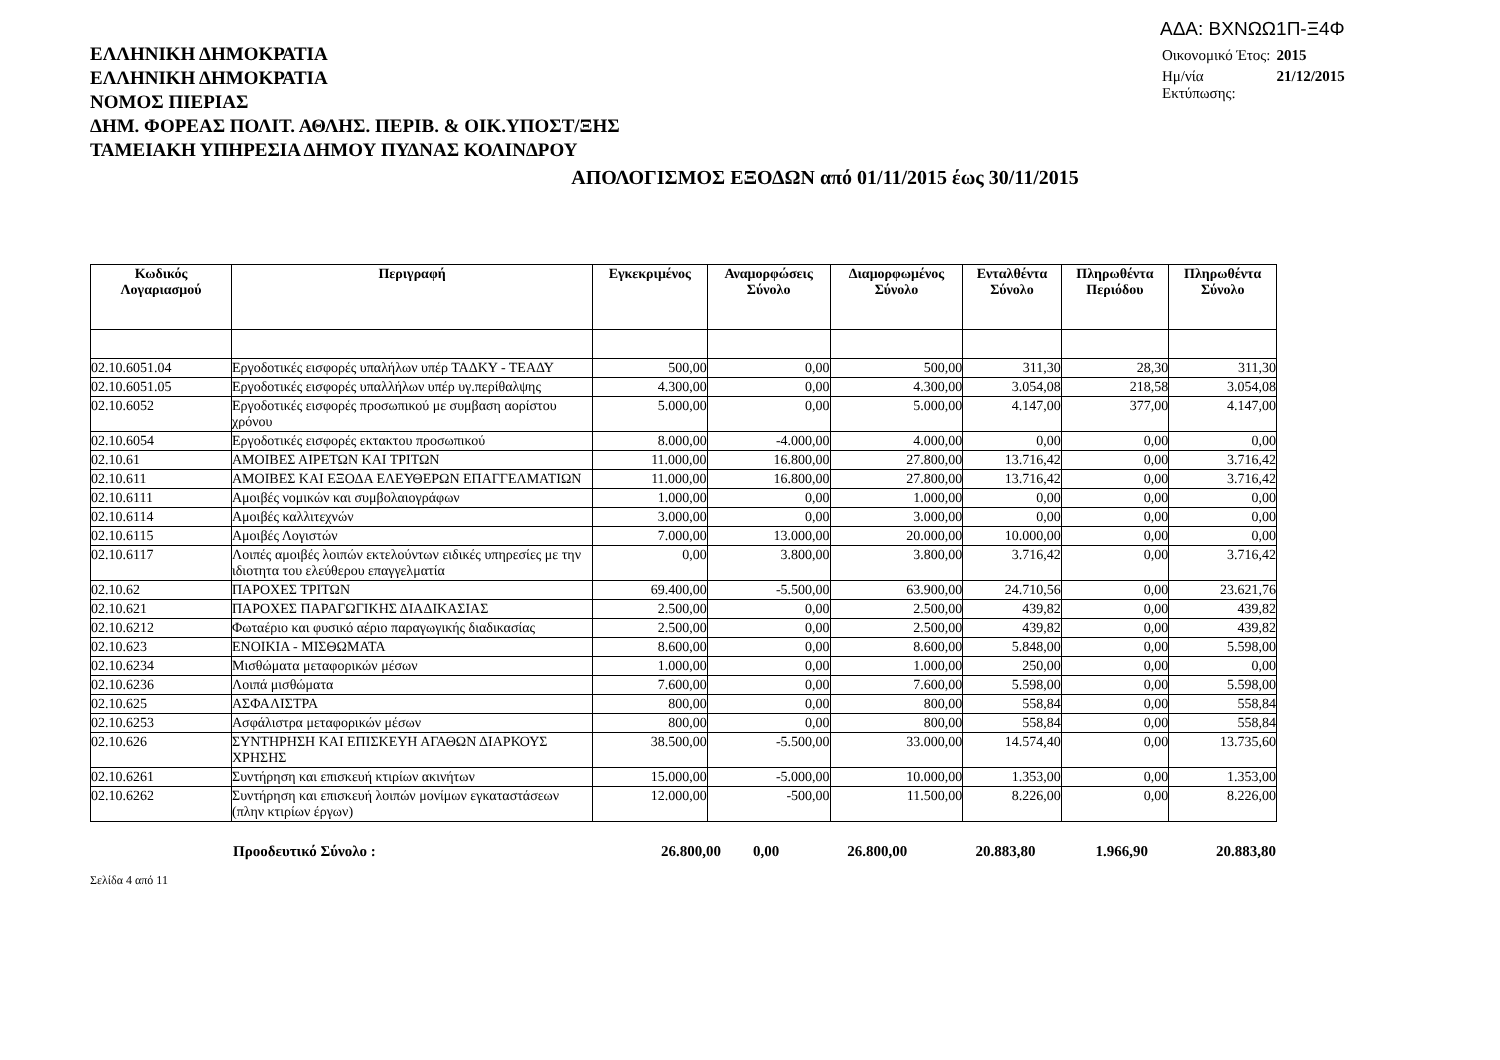ΕΛΛΗΝΙΚΗ ΔΗΜΟΚΡΑΤΙΑ
ΕΛΛΗΝΙΚΗ ΔΗΜΟΚΡΑΤΙΑ
ΝΟΜΟΣ ΠΙΕΡΙΑΣ
ΔΗΜ. ΦΟΡΕΑΣ ΠΟΛΙΤ. ΑΘΛΗΣ. ΠΕΡΙΒ. & ΟΙΚ.ΥΠΟΣΤ/ΞΗΣ
ΤΑΜΕΙΑΚΗ ΥΠΗΡΕΣΙΑ ΔΗΜΟΥ ΠΥΔΝΑΣ ΚΟΛΙΝΔΡΟΥ
ΑΔΑ: ΒΧΝΩΩ1Π-Ξ4Φ
| Οικονομικό Έτος: | 2015 |
| Ημ/νία Εκτύπωσης: | 21/12/2015 |
ΑΠΟΛΟΓΙΣΜΟΣ ΕΞΟΔΩΝ από 01/11/2015 έως 30/11/2015
| Κωδικός Λογαριασμού | Περιγραφή | Εγκεκριμένος | Αναμορφώσεις Σύνολο | Διαμορφωμένος Σύνολο | Ενταλθέντα Σύνολο | Πληρωθέντα Περιόδου | Πληρωθέντα Σύνολο |
| --- | --- | --- | --- | --- | --- | --- | --- |
| 02.10.6051.04 | Εργοδοτικές εισφορές υπαλήλων υπέρ ΤΑΔΚΥ - ΤΕΑΔΥ | 500,00 | 0,00 | 500,00 | 311,30 | 28,30 | 311,30 |
| 02.10.6051.05 | Εργοδοτικές εισφορές υπαλλήλων υπέρ υγ.περίθαλψης | 4.300,00 | 0,00 | 4.300,00 | 3.054,08 | 218,58 | 3.054,08 |
| 02.10.6052 | Εργοδοτικές εισφορές προσωπικού με συμβαση αορίστου χρόνου | 5.000,00 | 0,00 | 5.000,00 | 4.147,00 | 377,00 | 4.147,00 |
| 02.10.6054 | Εργοδοτικές εισφορές εκτακτου προσωπικού | 8.000,00 | -4.000,00 | 4.000,00 | 0,00 | 0,00 | 0,00 |
| 02.10.61 | ΑΜΟΙΒΕΣ ΑΙΡΕΤΩΝ ΚΑΙ ΤΡΙΤΩΝ | 11.000,00 | 16.800,00 | 27.800,00 | 13.716,42 | 0,00 | 3.716,42 |
| 02.10.611 | ΑΜΟΙΒΕΣ ΚΑΙ ΕΞΟΔΑ ΕΛΕΥΘΕΡΩΝ ΕΠΑΓΓΕΛΜΑΤΙΩΝ | 11.000,00 | 16.800,00 | 27.800,00 | 13.716,42 | 0,00 | 3.716,42 |
| 02.10.6111 | Αμοιβές νομικών και συμβολαιογράφων | 1.000,00 | 0,00 | 1.000,00 | 0,00 | 0,00 | 0,00 |
| 02.10.6114 | Αμοιβές καλλιτεχνών | 3.000,00 | 0,00 | 3.000,00 | 0,00 | 0,00 | 0,00 |
| 02.10.6115 | Αμοιβές Λογιστών | 7.000,00 | 13.000,00 | 20.000,00 | 10.000,00 | 0,00 | 0,00 |
| 02.10.6117 | Λοιπές αμοιβές λοιπών εκτελούντων ειδικές υπηρεσίες με την ιδιοτητα του ελεύθερου επαγγελματία | 0,00 | 3.800,00 | 3.800,00 | 3.716,42 | 0,00 | 3.716,42 |
| 02.10.62 | ΠΑΡΟΧΕΣ ΤΡΙΤΩΝ | 69.400,00 | -5.500,00 | 63.900,00 | 24.710,56 | 0,00 | 23.621,76 |
| 02.10.621 | ΠΑΡΟΧΕΣ ΠΑΡΑΓΩΓΙΚΗΣ ΔΙΑΔΙΚΑΣΙΑΣ | 2.500,00 | 0,00 | 2.500,00 | 439,82 | 0,00 | 439,82 |
| 02.10.6212 | Φωταέριο και φυσικό αέριο παραγωγικής διαδικασίας | 2.500,00 | 0,00 | 2.500,00 | 439,82 | 0,00 | 439,82 |
| 02.10.623 | ΕΝΟΙΚΙΑ - ΜΙΣΘΩΜΑΤΑ | 8.600,00 | 0,00 | 8.600,00 | 5.848,00 | 0,00 | 5.598,00 |
| 02.10.6234 | Μισθώματα μεταφορικών μέσων | 1.000,00 | 0,00 | 1.000,00 | 250,00 | 0,00 | 0,00 |
| 02.10.6236 | Λοιπά μισθώματα | 7.600,00 | 0,00 | 7.600,00 | 5.598,00 | 0,00 | 5.598,00 |
| 02.10.625 | ΑΣΦΑΛΙΣΤΡΑ | 800,00 | 0,00 | 800,00 | 558,84 | 0,00 | 558,84 |
| 02.10.6253 | Ασφάλιστρα μεταφορικών μέσων | 800,00 | 0,00 | 800,00 | 558,84 | 0,00 | 558,84 |
| 02.10.626 | ΣΥΝΤΗΡΗΣΗ ΚΑΙ ΕΠΙΣΚΕΥΗ ΑΓΑΘΩΝ ΔΙΑΡΚΟΥΣ ΧΡΗΣΗΣ | 38.500,00 | -5.500,00 | 33.000,00 | 14.574,40 | 0,00 | 13.735,60 |
| 02.10.6261 | Συντήρηση και επισκευή κτιρίων ακινήτων | 15.000,00 | -5.000,00 | 10.000,00 | 1.353,00 | 0,00 | 1.353,00 |
| 02.10.6262 | Συντήρηση και επισκευή λοιπών μονίμων εγκαταστάσεων (πλην κτιρίων έργων) | 12.000,00 | -500,00 | 11.500,00 | 8.226,00 | 0,00 | 8.226,00 |
| | Προοδευτικό Σύνολο : | 26.800,00 | 0,00 | 26.800,00 | 20.883,80 | 1.966,90 | 20.883,80 |
Σελίδα 4 από 11